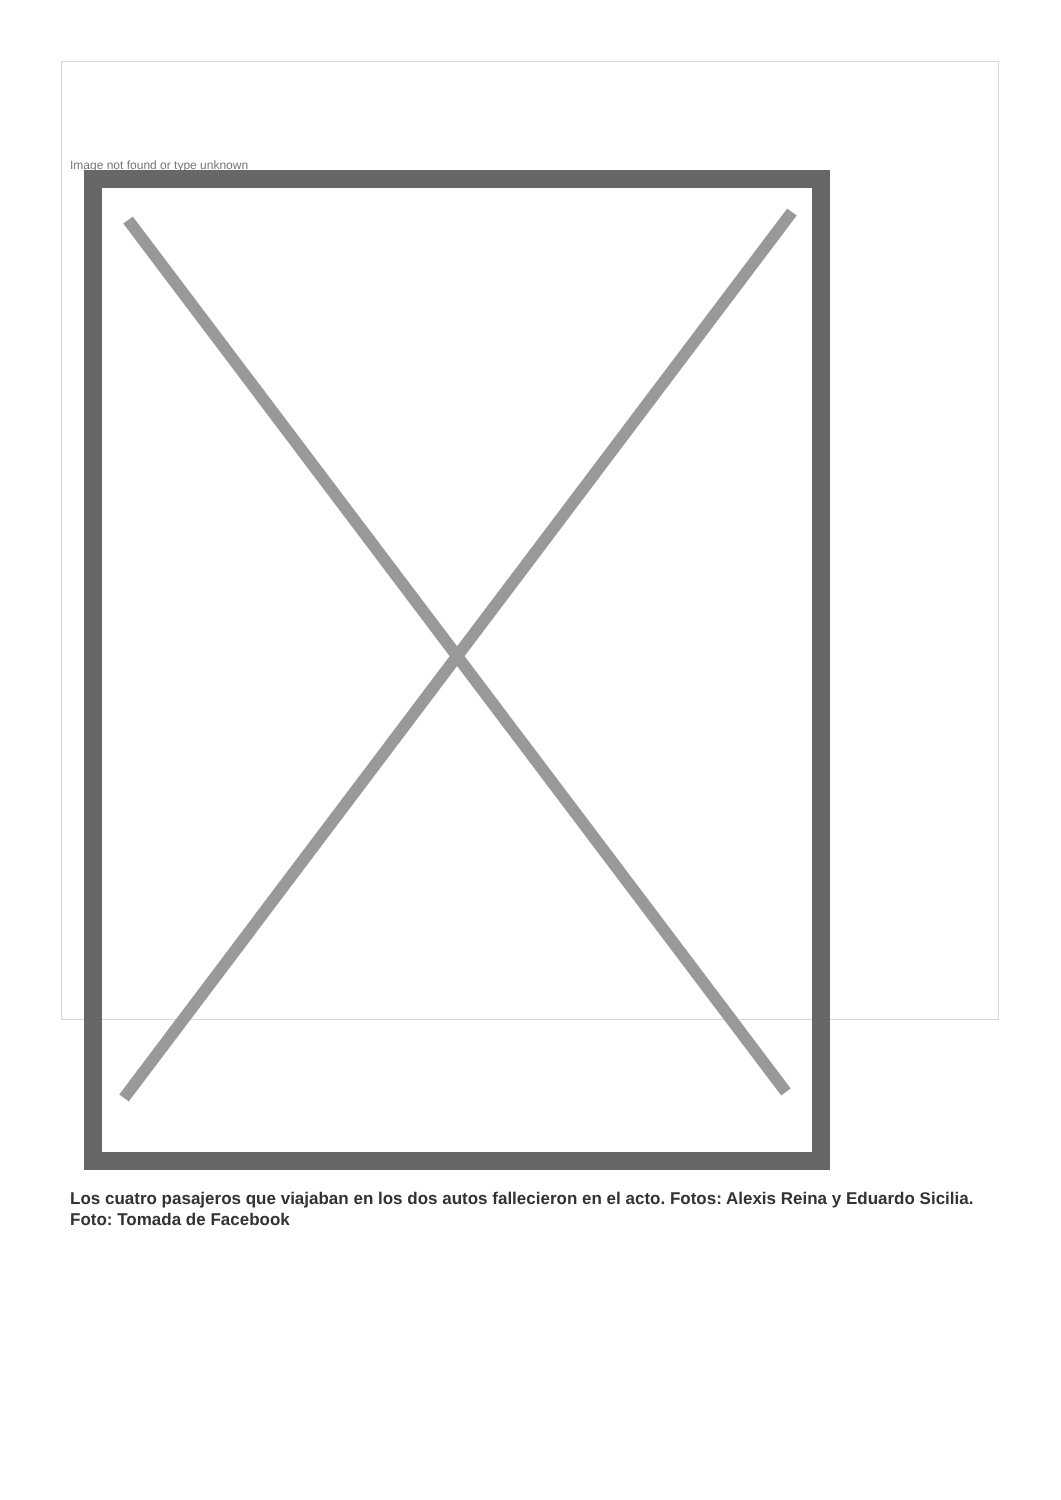Image not found or type unknown
Los cuatro pasajeros que viajaban en los dos autos fallecieron en el acto. Fotos: Alexis Reina y Eduardo Sicilia. Foto: Tomada de Facebook